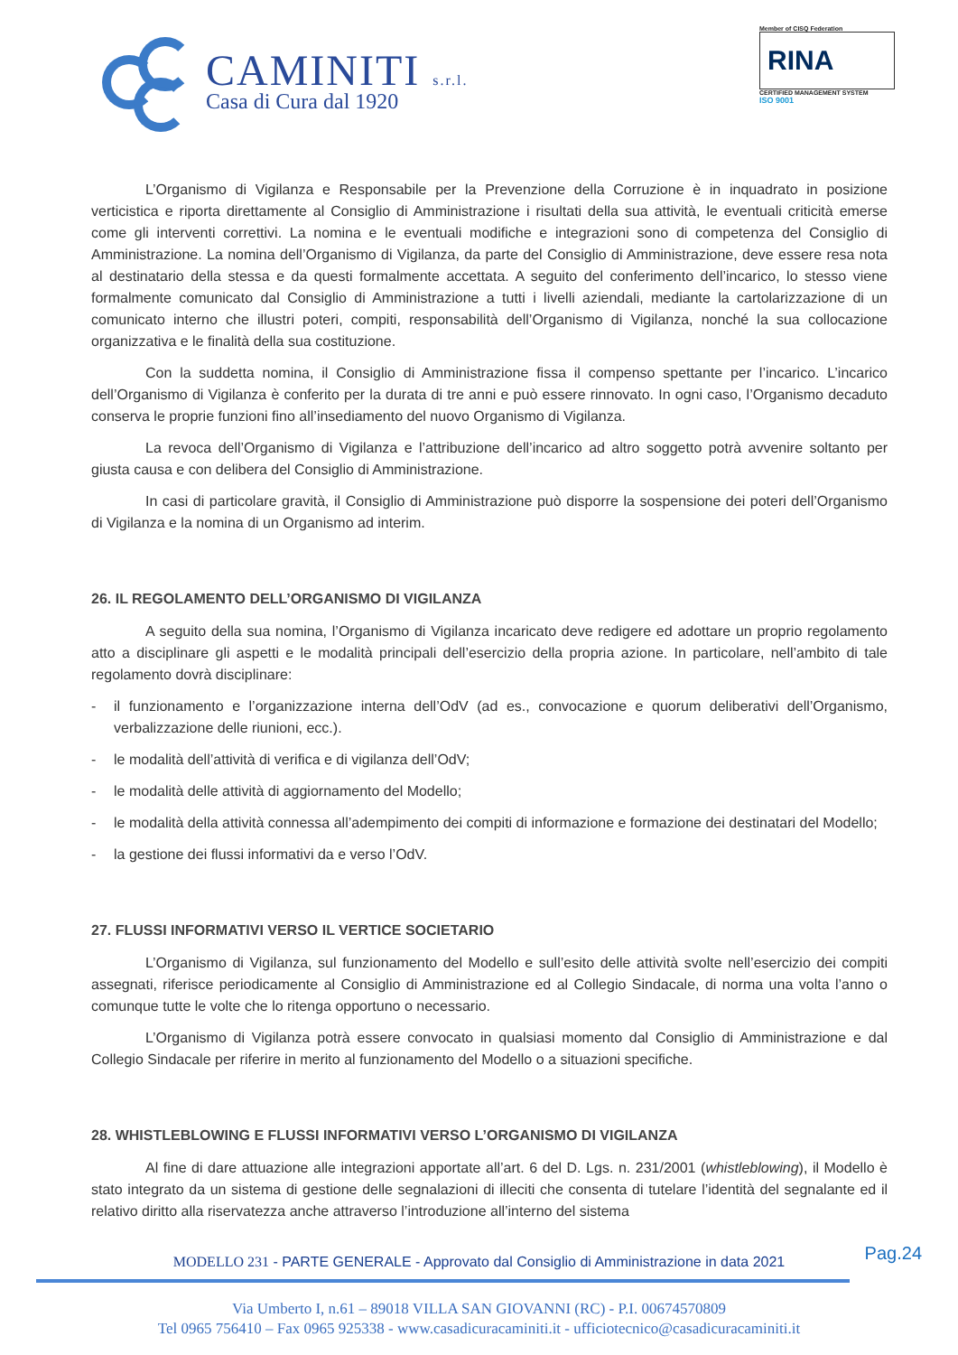CAMINITI s.r.l.
Casa di Cura dal 1920
Member of CISQ Federation
RINA
CERTIFIED MANAGEMENT SYSTEM
ISO 9001
L’Organismo di Vigilanza e Responsabile per la Prevenzione della Corruzione è in inquadrato in posizione verticistica e riporta direttamente al Consiglio di Amministrazione i risultati della sua attività, le eventuali criticità emerse come gli interventi correttivi. La nomina e le eventuali modifiche e integrazioni sono di competenza del Consiglio di Amministrazione. La nomina dell’Organismo di Vigilanza, da parte del Consiglio di Amministrazione, deve essere resa nota al destinatario della stessa e da questi formalmente accettata. A seguito del conferimento dell’incarico, lo stesso viene formalmente comunicato dal Consiglio di Amministrazione a tutti i livelli aziendali, mediante la cartolarizzazione di un comunicato interno che illustri poteri, compiti, responsabilità dell’Organismo di Vigilanza, nonché la sua collocazione organizzativa e le finalità della sua costituzione.
Con la suddetta nomina, il Consiglio di Amministrazione fissa il compenso spettante per l’incarico. L’incarico dell’Organismo di Vigilanza è conferito per la durata di tre anni e può essere rinnovato. In ogni caso, l’Organismo decaduto conserva le proprie funzioni fino all’insediamento del nuovo Organismo di Vigilanza.
La revoca dell’Organismo di Vigilanza e l’attribuzione dell’incarico ad altro soggetto potrà avvenire soltanto per giusta causa e con delibera del Consiglio di Amministrazione.
In casi di particolare gravità, il Consiglio di Amministrazione può disporre la sospensione dei poteri dell’Organismo di Vigilanza e la nomina di un Organismo ad interim.
26. IL REGOLAMENTO DELL’ORGANISMO DI VIGILANZA
A seguito della sua nomina, l’Organismo di Vigilanza incaricato deve redigere ed adottare un proprio regolamento atto a disciplinare gli aspetti e le modalità principali dell’esercizio della propria azione. In particolare, nell’ambito di tale regolamento dovrà disciplinare:
- il funzionamento e l’organizzazione interna dell’OdV (ad es., convocazione e quorum deliberativi dell’Organismo, verbalizzazione delle riunioni, ecc.).
- le modalità dell’attività di verifica e di vigilanza dell’OdV;
- le modalità delle attività di aggiornamento del Modello;
- le modalità della attività connessa all’adempimento dei compiti di informazione e formazione dei destinatari del Modello;
- la gestione dei flussi informativi da e verso l’OdV.
27. FLUSSI INFORMATIVI VERSO IL VERTICE SOCIETARIO
L’Organismo di Vigilanza, sul funzionamento del Modello e sull’esito delle attività svolte nell’esercizio dei compiti assegnati, riferisce periodicamente al Consiglio di Amministrazione ed al Collegio Sindacale, di norma una volta l’anno o comunque tutte le volte che lo ritenga opportuno o necessario.
L’Organismo di Vigilanza potrà essere convocato in qualsiasi momento dal Consiglio di Amministrazione e dal Collegio Sindacale per riferire in merito al funzionamento del Modello o a situazioni specifiche.
28. WHISTLEBLOWING E FLUSSI INFORMATIVI VERSO L’ORGANISMO DI VIGILANZA
Al fine di dare attuazione alle integrazioni apportate all’art. 6 del D. Lgs. n. 231/2001 (whistleblowing), il Modello è stato integrato da un sistema di gestione delle segnalazioni di illeciti che consenta di tutelare l’identità del segnalante ed il relativo diritto alla riservatezza anche attraverso l’introduzione all’interno del sistema
Pag.24
MODELLO 231 - PARTE GENERALE - Approvato dal Consiglio di Amministrazione in data 2021
Via Umberto I, n.61 – 89018 VILLA SAN GIOVANNI (RC) - P.I. 00674570809
Tel 0965 756410 – Fax 0965 925338 - www.casadicuracaminiti.it - ufficiotecnico@casadicuracaminiti.it